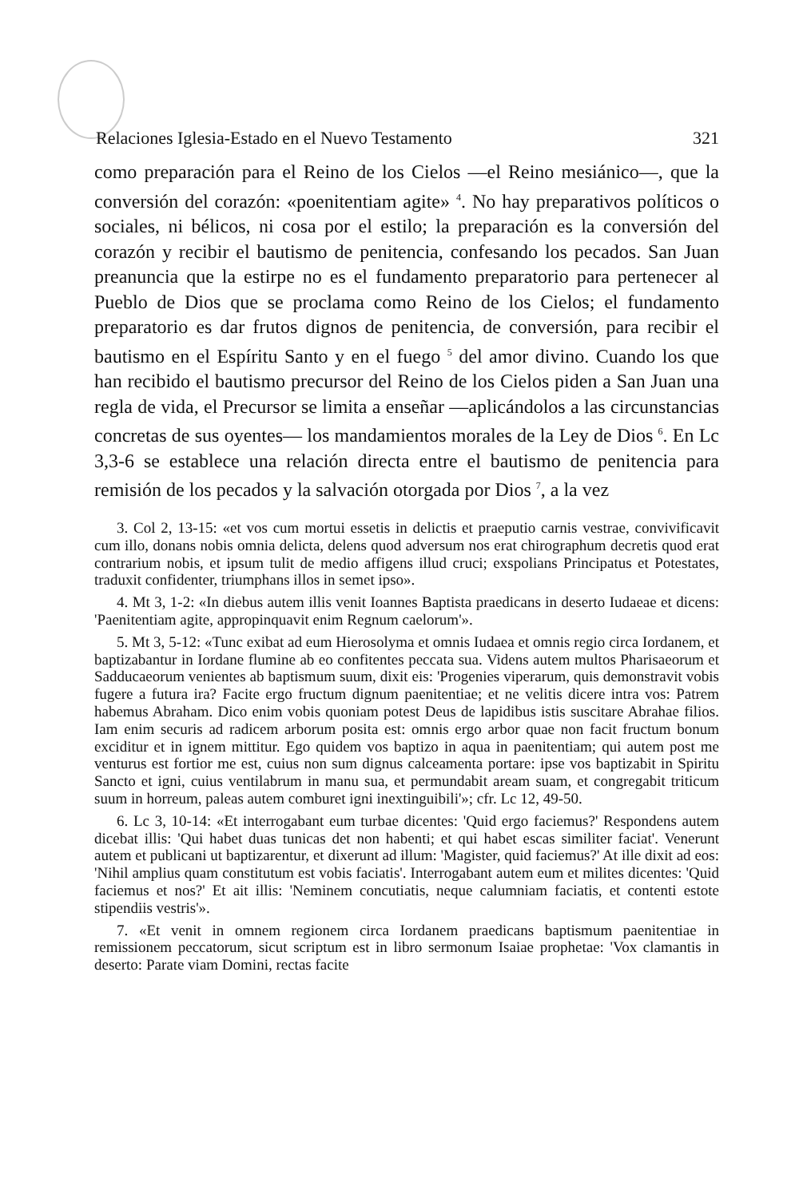Relaciones Iglesia-Estado en el Nuevo Testamento 321
como preparación para el Reino de los Cielos —el Reino mesiánico—, que la conversión del corazón: «poenitentiam agite» <sup>4</sup>. No hay preparativos políticos o sociales, ni bélicos, ni cosa por el estilo; la preparación es la conversión del corazón y recibir el bautismo de penitencia, confesando los pecados. San Juan preanuncia que la estirpe no es el fundamento preparatorio para pertenecer al Pueblo de Dios que se proclama como Reino de los Cielos; el fundamento preparatorio es dar frutos dignos de penitencia, de conversión, para recibir el bautismo en el Espíritu Santo y en el fuego <sup>5</sup> del amor divino. Cuando los que han recibido el bautismo precursor del Reino de los Cielos piden a San Juan una regla de vida, el Precursor se limita a enseñar —aplicándolos a las circunstancias concretas de sus oyentes— los mandamientos morales de la Ley de Dios <sup>6</sup>. En Lc 3,3-6 se establece una relación directa entre el bautismo de penitencia para remisión de los pecados y la salvación otorgada por Dios <sup>7</sup>, a la vez
3. Col 2, 13-15: «et vos cum mortui essetis in delictis et praeputio carnis vestrae, convivificavit cum illo, donans nobis omnia delicta, delens quod adversum nos erat chirographum decretis quod erat contrarium nobis, et ipsum tulit de medio affigens illud cruci; exspolians Principatus et Potestates, traduxit confidenter, triumphans illos in semet ipso».
4. Mt 3, 1-2: «In diebus autem illis venit Ioannes Baptista praedicans in deserto Iudaeae et dicens: 'Paenitentiam agite, appropinquavit enim Regnum caelorum'».
5. Mt 3, 5-12: «Tunc exibat ad eum Hierosolyma et omnis Iudaea et omnis regio circa Iordanem, et baptizabantur in Iordane flumine ab eo confitentes peccata sua. Videns autem multos Pharisaeorum et Sadducaeorum venientes ab baptismum suum, dixit eis: 'Progenies viperarum, quis demonstravit vobis fugere a futura ira? Facite ergo fructum dignum paenitentiae; et ne velitis dicere intra vos: Patrem habemus Abraham. Dico enim vobis quoniam potest Deus de lapidibus istis suscitare Abrahae filios. Iam enim securis ad radicem arborum posita est: omnis ergo arbor quae non facit fructum bonum exciditur et in ignem mittitur. Ego quidem vos baptizo in aqua in paenitentiam; qui autem post me venturus est fortior me est, cuius non sum dignus calceamenta portare: ipse vos baptizabit in Spiritu Sancto et igni, cuius ventilabrum in manu sua, et permundabit aream suam, et congregabit triticum suum in horreum, paleas autem comburet igni inextinguibili'»; cfr. Lc 12, 49-50.
6. Lc 3, 10-14: «Et interrogabant eum turbae dicentes: 'Quid ergo faciemus?' Respondens autem dicebat illis: 'Qui habet duas tunicas det non habenti; et qui habet escas similiter faciat'. Venerunt autem et publicani ut baptizarentur, et dixerunt ad illum: 'Magister, quid faciemus?' At ille dixit ad eos: 'Nihil amplius quam constitutum est vobis faciatis'. Interrogabant autem eum et milites dicentes: 'Quid faciemus et nos?' Et ait illis: 'Neminem concutiatis, neque calumniam faciatis, et contenti estote stipendiis vestris'».
7. «Et venit in omnem regionem circa Iordanem praedicans baptismum paenitentiae in remissionem peccatorum, sicut scriptum est in libro sermonum Isaiae prophetae: 'Vox clamantis in deserto: Parate viam Domini, rectas facite